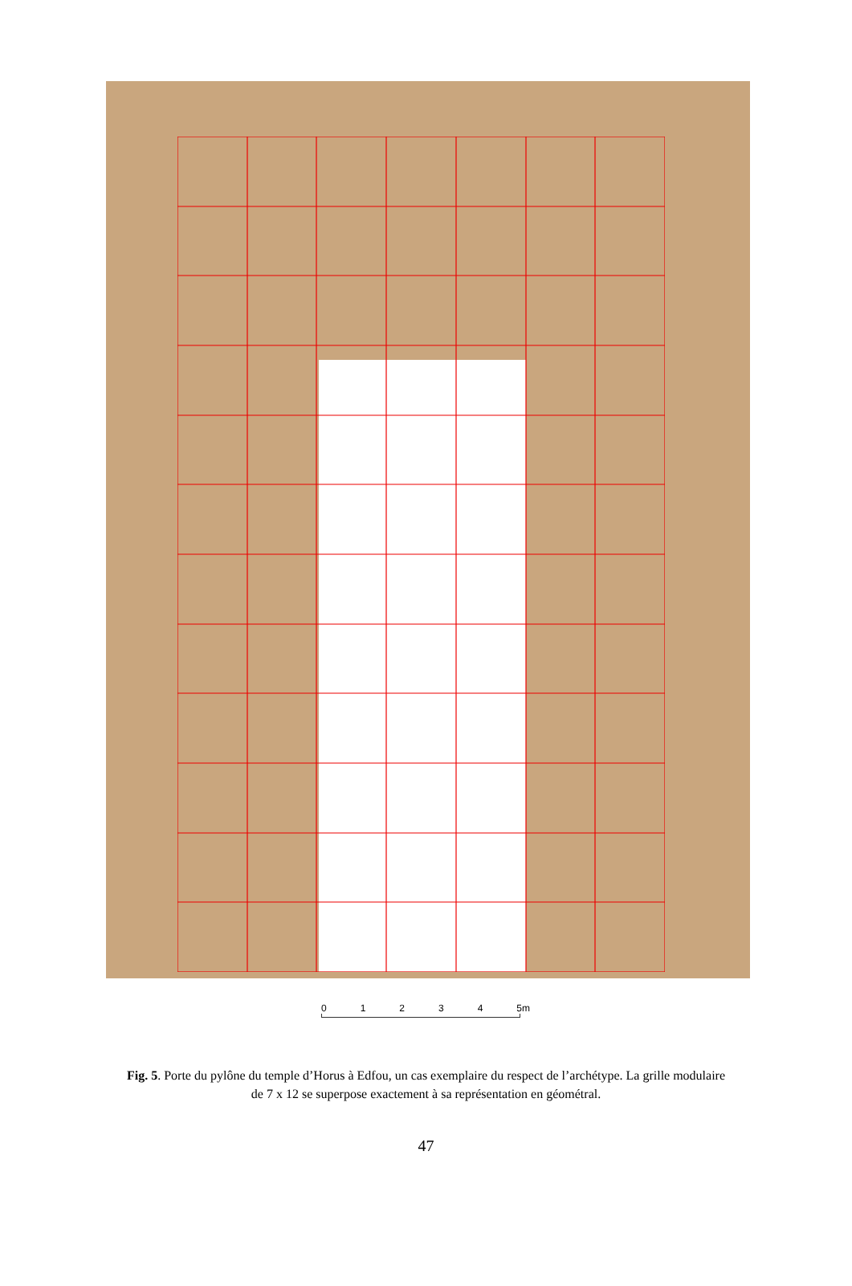0 1 2 3 4 5m
Fig. 5. Porte du pylône du temple d’Horus à Edfou, un cas exemplaire du respect de l’archétype. La grille modulaire de 7 x 12 se superpose exactement à sa représentation en géométral.
47